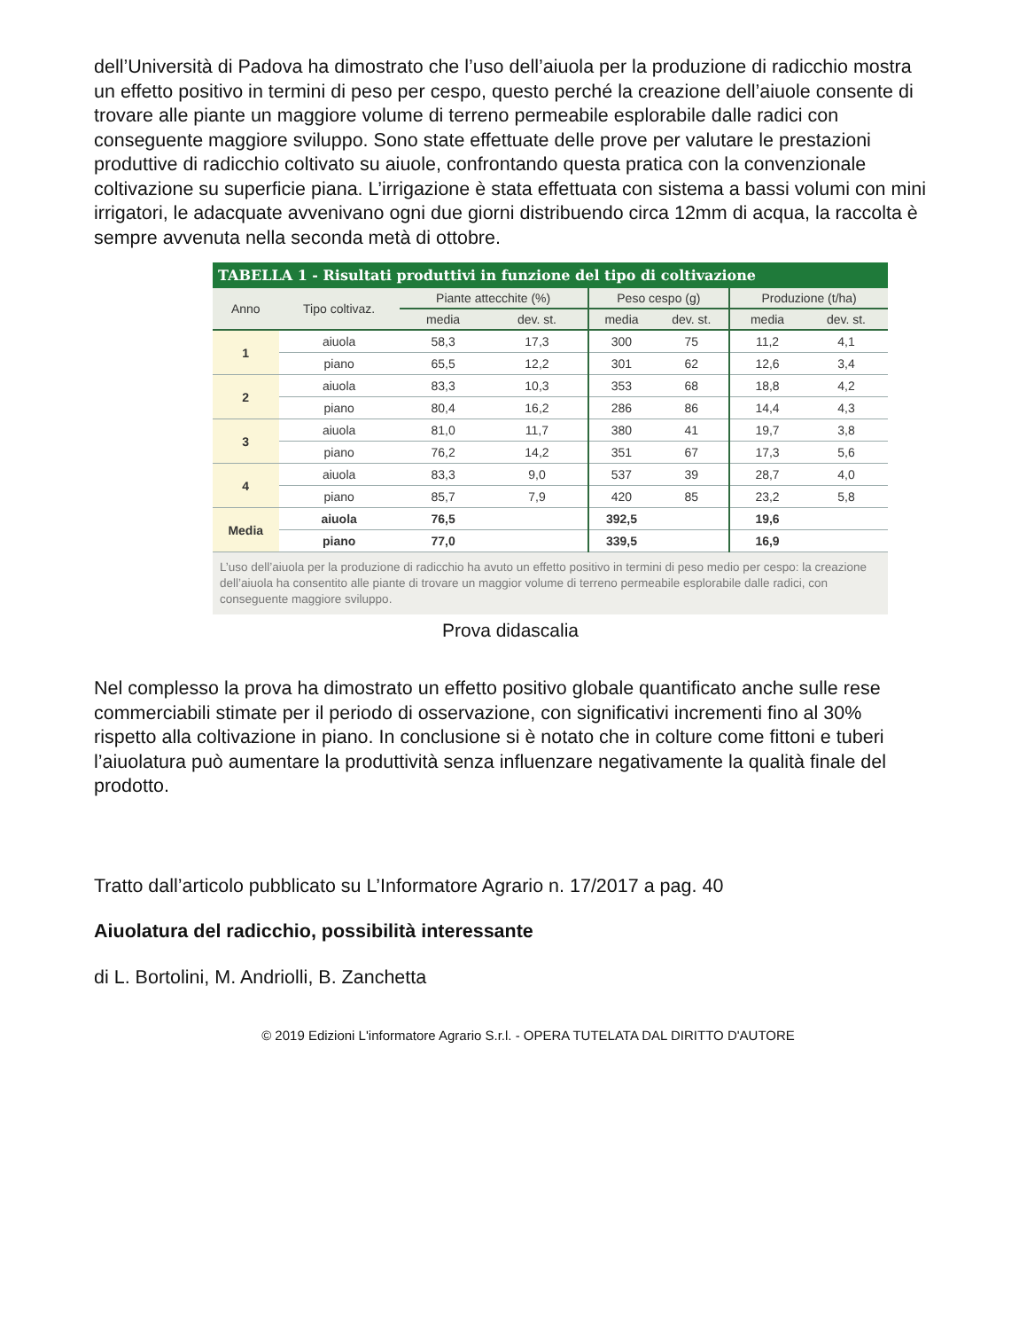dell’Università di Padova ha dimostrato che l’uso dell’aiuola per la produzione di radicchio mostra un effetto positivo in termini di peso per cespo, questo perché la creazione dell’aiuole consente di trovare alle piante un maggiore volume di terreno permeabile esplorabile dalle radici con conseguente maggiore sviluppo. Sono state effettuate delle prove per valutare le prestazioni produttive di radicchio coltivato su aiuole, confrontando questa pratica con la convenzionale coltivazione su superficie piana. L’irrigazione è stata effettuata con sistema a bassi volumi con mini irrigatori, le adacquate avvenivano ogni due giorni distribuendo circa 12mm di acqua, la raccolta è sempre avvenuta nella seconda metà di ottobre.
TABELLA 1 - Risultati produttivi in funzione del tipo di coltivazione
| Anno | Tipo coltivaz. | Piante attecchite (%) | | Peso cespo (g) | | Produzione (t/ha) | |
| --- | --- | --- | --- | --- | --- | --- | --- |
| | | media | dev. st. | media | dev. st. | media | dev. st. |
| 1 | aiuola | 58,3 | 17,3 | 300 | 75 | 11,2 | 4,1 |
| | piano | 65,5 | 12,2 | 301 | 62 | 12,6 | 3,4 |
| 2 | aiuola | 83,3 | 10,3 | 353 | 68 | 18,8 | 4,2 |
| | piano | 80,4 | 16,2 | 286 | 86 | 14,4 | 4,3 |
| 3 | aiuola | 81,0 | 11,7 | 380 | 41 | 19,7 | 3,8 |
| | piano | 76,2 | 14,2 | 351 | 67 | 17,3 | 5,6 |
| 4 | aiuola | 83,3 | 9,0 | 537 | 39 | 28,7 | 4,0 |
| | piano | 85,7 | 7,9 | 420 | 85 | 23,2 | 5,8 |
| Media | aiuola | 76,5 | | 392,5 | | 19,6 | |
| | piano | 77,0 | | 339,5 | | 16,9 | |
L’uso dell’aiuola per la produzione di radicchio ha avuto un effetto positivo in termini di peso medio per cespo: la creazione dell’aiuola ha consentito alle piante di trovare un maggior volume di terreno permeabile esplorabile dalle radici, con conseguente maggiore sviluppo.
Prova didascalia
Nel complesso la prova ha dimostrato un effetto positivo globale quantificato anche sulle rese commerciabili stimate per il periodo di osservazione, con significativi incrementi fino al 30% rispetto alla coltivazione in piano. In conclusione si è notato che in colture come fittoni e tuberi l’aiuolatura può aumentare la produttività senza influenzare negativamente la qualità finale del prodotto.
Tratto dall’articolo pubblicato su L’Informatore Agrario n. 17/2017 a pag. 40
Aiuolatura del radicchio, possibilità interessante
di L. Bortolini, M. Andriolli, B. Zanchetta
© 2019 Edizioni L'informatore Agrario S.r.l. - OPERA TUTELATA DAL DIRITTO D'AUTORE